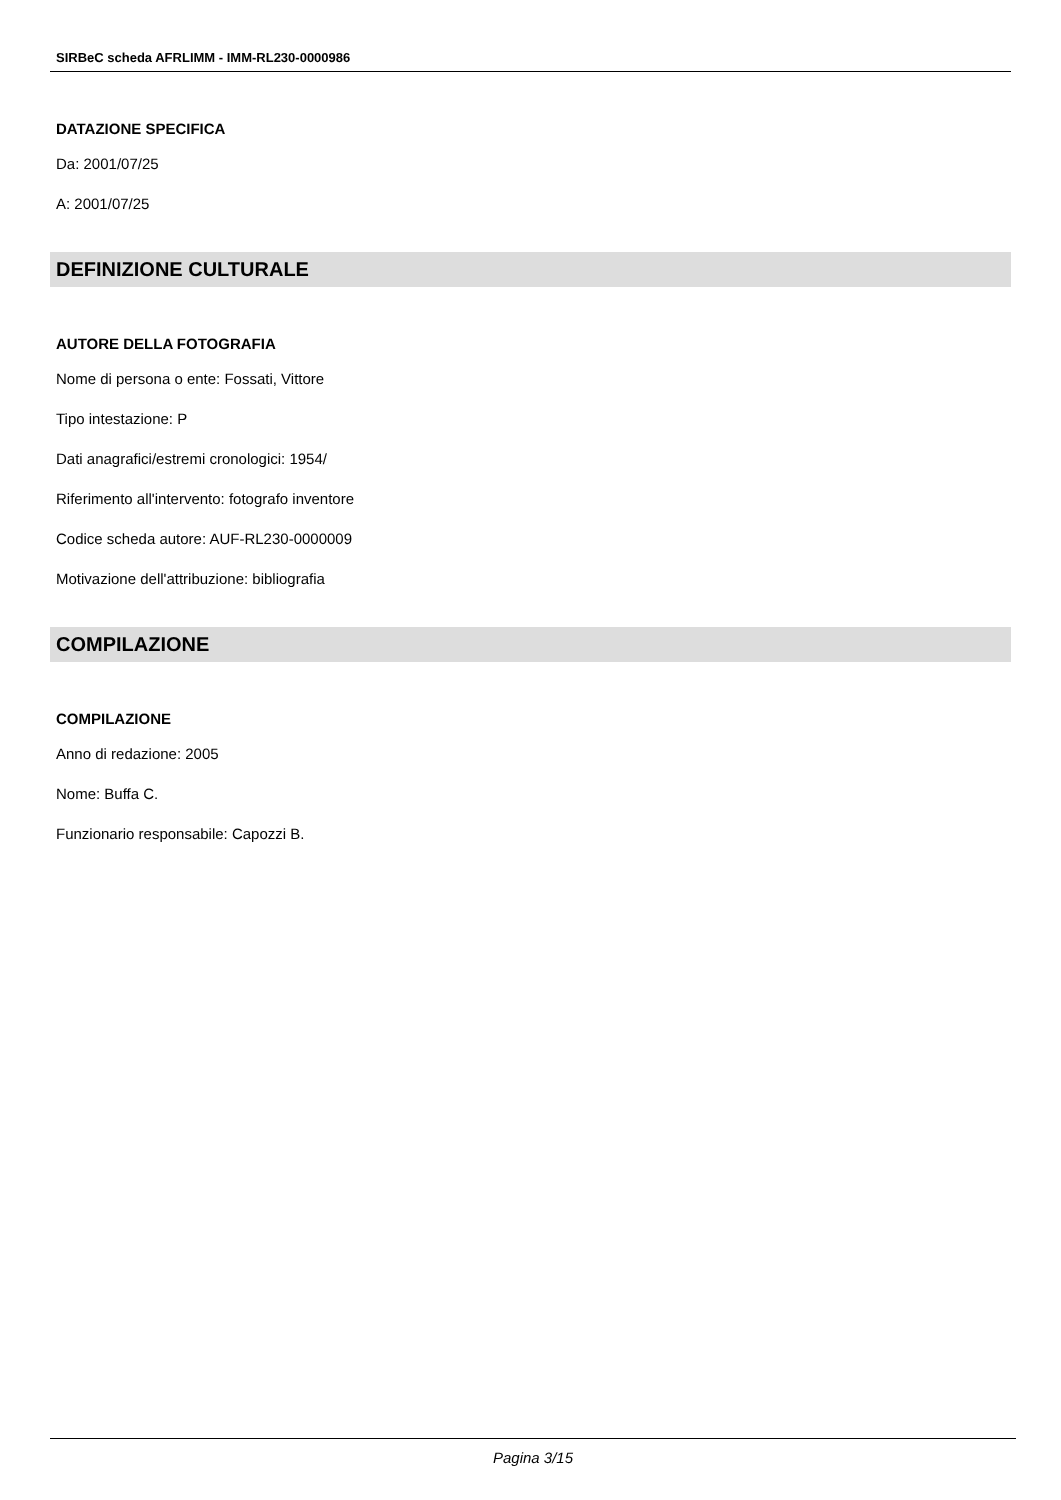SIRBeC scheda AFRLIMM - IMM-RL230-0000986
DATAZIONE SPECIFICA
Da: 2001/07/25
A: 2001/07/25
DEFINIZIONE CULTURALE
AUTORE DELLA FOTOGRAFIA
Nome di persona o ente: Fossati, Vittore
Tipo intestazione: P
Dati anagrafici/estremi cronologici: 1954/
Riferimento all'intervento: fotografo inventore
Codice scheda autore: AUF-RL230-0000009
Motivazione dell'attribuzione: bibliografia
COMPILAZIONE
COMPILAZIONE
Anno di redazione: 2005
Nome: Buffa C.
Funzionario responsabile: Capozzi B.
Pagina 3/15